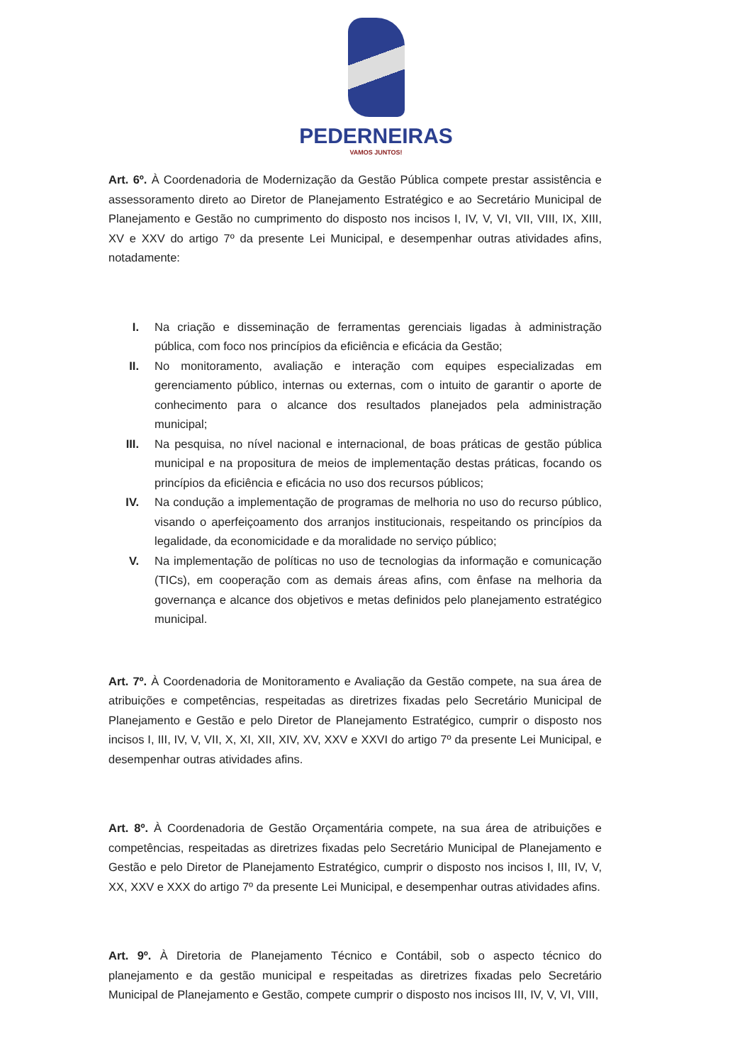PEDERNEIRAS
VAMOS JUNTOS!
Art. 6º. À Coordenadoria de Modernização da Gestão Pública compete prestar assistência e assessoramento direto ao Diretor de Planejamento Estratégico e ao Secretário Municipal de Planejamento e Gestão no cumprimento do disposto nos incisos I, IV, V, VI, VII, VIII, IX, XIII, XV e XXV do artigo 7º da presente Lei Municipal, e desempenhar outras atividades afins, notadamente:
I. Na criação e disseminação de ferramentas gerenciais ligadas à administração pública, com foco nos princípios da eficiência e eficácia da Gestão;
II. No monitoramento, avaliação e interação com equipes especializadas em gerenciamento público, internas ou externas, com o intuito de garantir o aporte de conhecimento para o alcance dos resultados planejados pela administração municipal;
III. Na pesquisa, no nível nacional e internacional, de boas práticas de gestão pública municipal e na propositura de meios de implementação destas práticas, focando os princípios da eficiência e eficácia no uso dos recursos públicos;
IV. Na condução a implementação de programas de melhoria no uso do recurso público, visando o aperfeiçoamento dos arranjos institucionais, respeitando os princípios da legalidade, da economicidade e da moralidade no serviço público;
V. Na implementação de políticas no uso de tecnologias da informação e comunicação (TICs), em cooperação com as demais áreas afins, com ênfase na melhoria da governança e alcance dos objetivos e metas definidos pelo planejamento estratégico municipal.
Art. 7º. À Coordenadoria de Monitoramento e Avaliação da Gestão compete, na sua área de atribuições e competências, respeitadas as diretrizes fixadas pelo Secretário Municipal de Planejamento e Gestão e pelo Diretor de Planejamento Estratégico, cumprir o disposto nos incisos I, III, IV, V, VII, X, XI, XII, XIV, XV, XXV e XXVI do artigo 7º da presente Lei Municipal, e desempenhar outras atividades afins.
Art. 8º. À Coordenadoria de Gestão Orçamentária compete, na sua área de atribuições e competências, respeitadas as diretrizes fixadas pelo Secretário Municipal de Planejamento e Gestão e pelo Diretor de Planejamento Estratégico, cumprir o disposto nos incisos I, III, IV, V, XX, XXV e XXX do artigo 7º da presente Lei Municipal, e desempenhar outras atividades afins.
Art. 9º. À Diretoria de Planejamento Técnico e Contábil, sob o aspecto técnico do planejamento e da gestão municipal e respeitadas as diretrizes fixadas pelo Secretário Municipal de Planejamento e Gestão, compete cumprir o disposto nos incisos III, IV, V, VI, VIII,